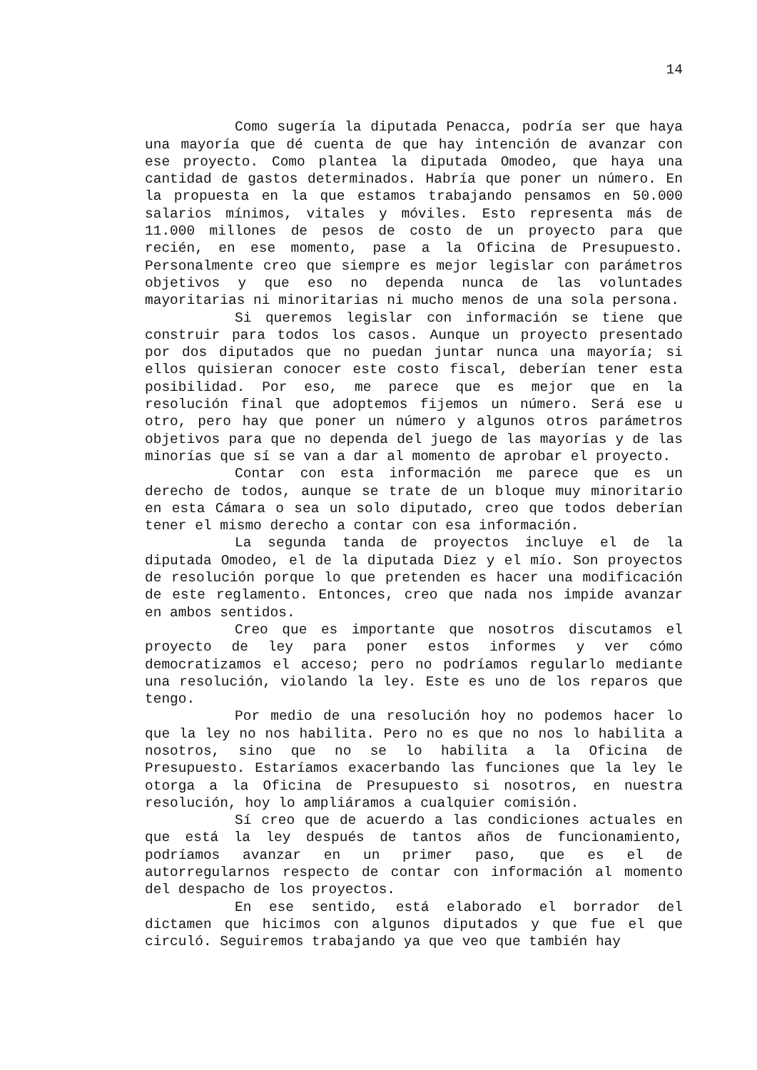14
Como sugería la diputada Penacca, podría ser que haya una mayoría que dé cuenta de que hay intención de avanzar con ese proyecto. Como plantea la diputada Omodeo, que haya una cantidad de gastos determinados. Habría que poner un número. En la propuesta en la que estamos trabajando pensamos en 50.000 salarios mínimos, vitales y móviles. Esto representa más de 11.000 millones de pesos de costo de un proyecto para que recién, en ese momento, pase a la Oficina de Presupuesto. Personalmente creo que siempre es mejor legislar con parámetros objetivos y que eso no dependa nunca de las voluntades mayoritarias ni minoritarias ni mucho menos de una sola persona.
Si queremos legislar con información se tiene que construir para todos los casos. Aunque un proyecto presentado por dos diputados que no puedan juntar nunca una mayoría; si ellos quisieran conocer este costo fiscal, deberían tener esta posibilidad. Por eso, me parece que es mejor que en la resolución final que adoptemos fijemos un número. Será ese u otro, pero hay que poner un número y algunos otros parámetros objetivos para que no dependa del juego de las mayorías y de las minorías que sí se van a dar al momento de aprobar el proyecto.
Contar con esta información me parece que es un derecho de todos, aunque se trate de un bloque muy minoritario en esta Cámara o sea un solo diputado, creo que todos deberían tener el mismo derecho a contar con esa información.
La segunda tanda de proyectos incluye el de la diputada Omodeo, el de la diputada Diez y el mío. Son proyectos de resolución porque lo que pretenden es hacer una modificación de este reglamento. Entonces, creo que nada nos impide avanzar en ambos sentidos.
Creo que es importante que nosotros discutamos el proyecto de ley para poner estos informes y ver cómo democratizamos el acceso; pero no podríamos regularlo mediante una resolución, violando la ley. Este es uno de los reparos que tengo.
Por medio de una resolución hoy no podemos hacer lo que la ley no nos habilita. Pero no es que no nos lo habilita a nosotros, sino que no se lo habilita a la Oficina de Presupuesto. Estaríamos exacerbando las funciones que la ley le otorga a la Oficina de Presupuesto si nosotros, en nuestra resolución, hoy lo ampliáramos a cualquier comisión.
Sí creo que de acuerdo a las condiciones actuales en que está la ley después de tantos años de funcionamiento, podríamos avanzar en un primer paso, que es el de autorregularnos respecto de contar con información al momento del despacho de los proyectos.
En ese sentido, está elaborado el borrador del dictamen que hicimos con algunos diputados y que fue el que circuló. Seguiremos trabajando ya que veo que también hay